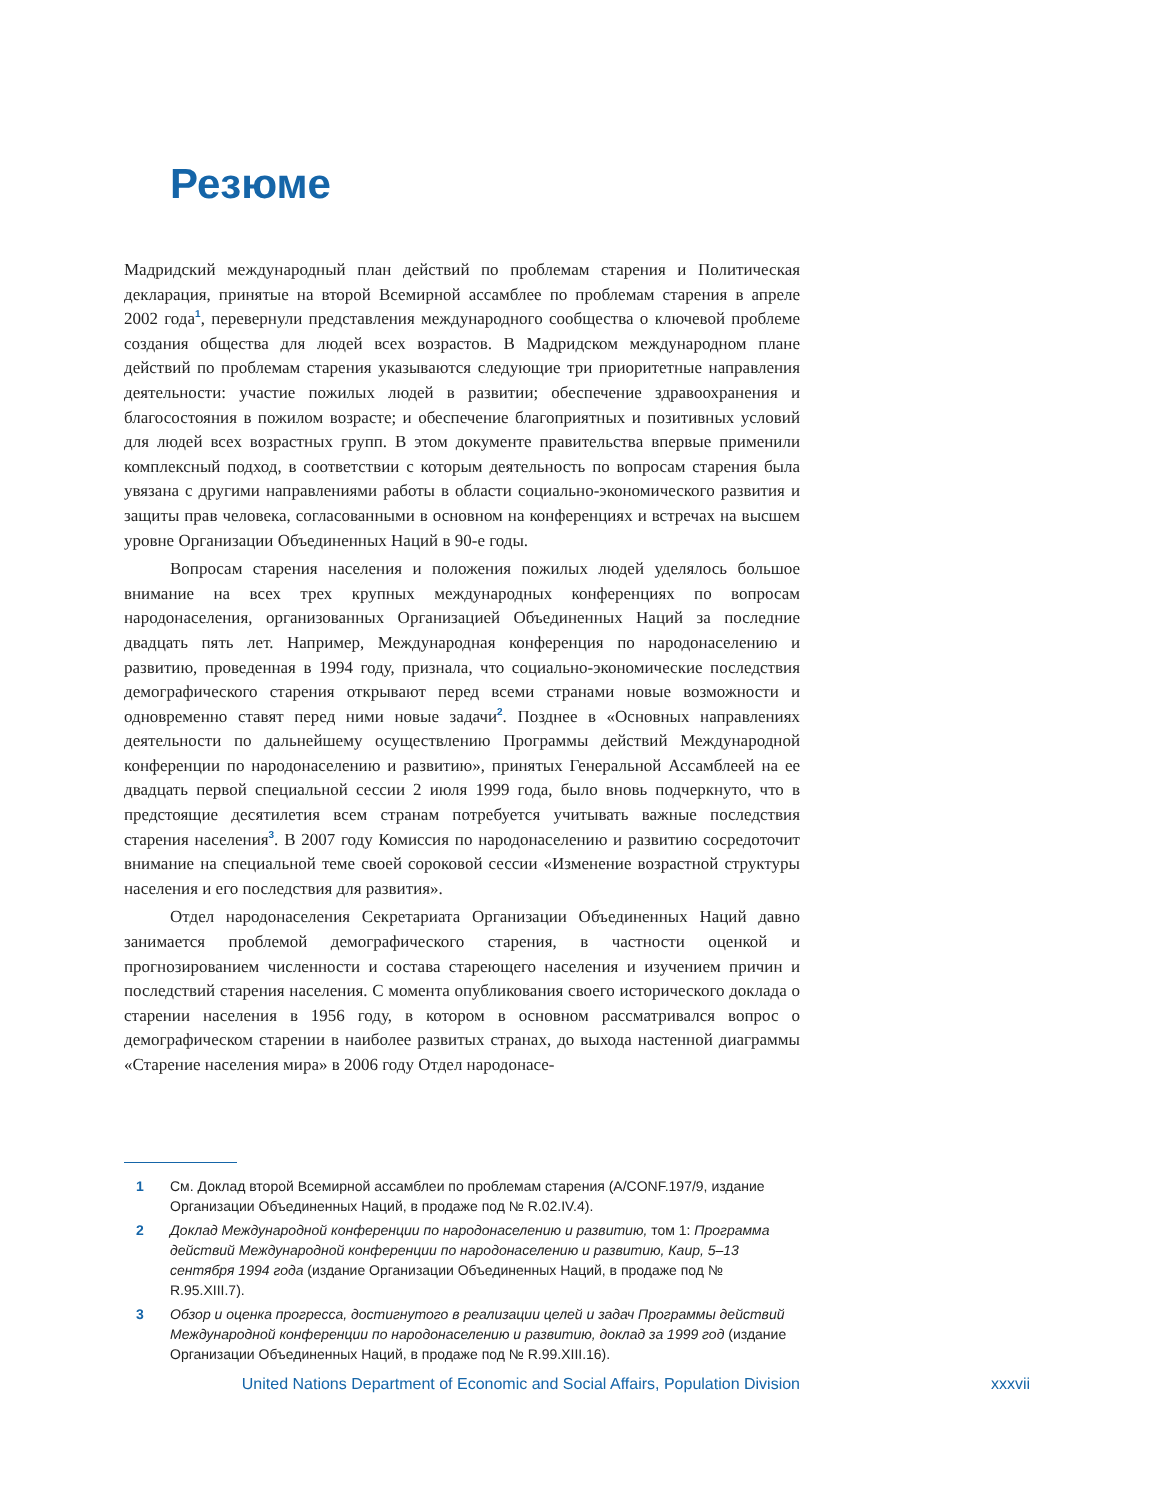Резюме
Мадридский международный план действий по проблемам старения и Политическая декларация, принятые на второй Всемирной ассамблее по проблемам старения в апреле 2002 года<sup>1</sup>, перевернули представления международного сообщества о ключевой проблеме создания общества для людей всех возрастов. В Мадридском международном плане действий по проблемам старения указываются следующие три приоритетные направления деятельности: участие пожилых людей в развитии; обеспечение здравоохранения и благосостояния в пожилом возрасте; и обеспечение благоприятных и позитивных условий для людей всех возрастных групп. В этом документе правительства впервые применили комплексный подход, в соответствии с которым деятельность по вопросам старения была увязана с другими направлениями работы в области социально-экономического развития и защиты прав человека, согласованными в основном на конференциях и встречах на высшем уровне Организации Объединенных Наций в 90-е годы.
Вопросам старения населения и положения пожилых людей уделялось большое внимание на всех трех крупных международных конференциях по вопросам народонаселения, организованных Организацией Объединенных Наций за последние двадцать пять лет. Например, Международная конференция по народонаселению и развитию, проведенная в 1994 году, признала, что социально-экономические последствия демографического старения открывают перед всеми странами новые возможности и одновременно ставят перед ними новые задачи<sup>2</sup>. Позднее в «Основных направлениях деятельности по дальнейшему осуществлению Программы действий Международной конференции по народонаселению и развитию», принятых Генеральной Ассамблеей на ее двадцать первой специальной сессии 2 июля 1999 года, было вновь подчеркнуто, что в предстоящие десятилетия всем странам потребуется учитывать важные последствия старения населения<sup>3</sup>. В 2007 году Комиссия по народонаселению и развитию сосредоточит внимание на специальной теме своей сороковой сессии «Изменение возрастной структуры населения и его последствия для развития».
Отдел народонаселения Секретариата Организации Объединенных Наций давно занимается проблемой демографического старения, в частности оценкой и прогнозированием численности и состава стареющего населения и изучением причин и последствий старения населения. С момента опубликования своего исторического доклада о старении населения в 1956 году, в котором в основном рассматривался вопрос о демографическом старении в наиболее развитых странах, до выхода настенной диаграммы «Старение населения мира» в 2006 году Отдел народонасе-
1 См. Доклад второй Всемирной ассамблеи по проблемам старения (A/CONF.197/9, издание Организации Объединенных Наций, в продаже под № R.02.IV.4).
2 Доклад Международной конференции по народонаселению и развитию, том 1: Программа действий Международной конференции по народонаселению и развитию, Каир, 5–13 сентября 1994 года (издание Организации Объединенных Наций, в продаже под № R.95.XIII.7).
3 Обзор и оценка прогресса, достигнутого в реализации целей и задач Программы действий Международной конференции по народонаселению и развитию, доклад за 1999 год (издание Организации Объединенных Наций, в продаже под № R.99.XIII.16).
United Nations Department of Economic and Social Affairs, Population Division xxxvii